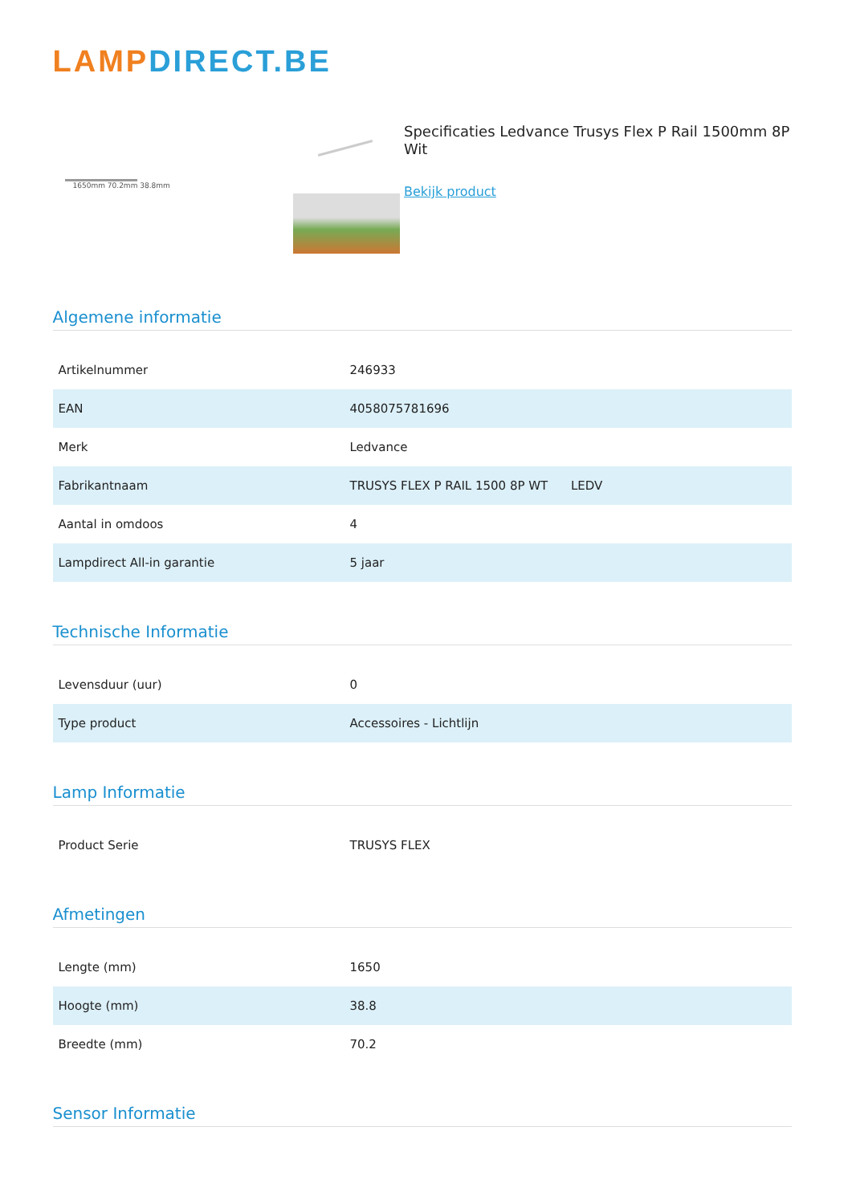LAMP DIRECT.BE
1650mm 70.2mm 38.8mm
Specificaties Ledvance Trusys Flex P Rail 1500mm 8P Wit
Bekijk product
Algemene informatie
| Artikelnummer | 246933 |
| EAN | 4058075781696 |
| Merk | Ledvance |
| Fabrikantnaam | TRUSYS FLEX P RAIL 1500 8P WT LEDV |
| Aantal in omdoos | 4 |
| Lampdirect All-in garantie | 5 jaar |
Technische Informatie
| Levensduur (uur) | 0 |
| Type product | Accessoires - Lichtlijn |
Lamp Informatie
| Product Serie | TRUSYS FLEX |
Afmetingen
| Lengte (mm) | 1650 |
| Hoogte (mm) | 38.8 |
| Breedte (mm) | 70.2 |
Sensor Informatie